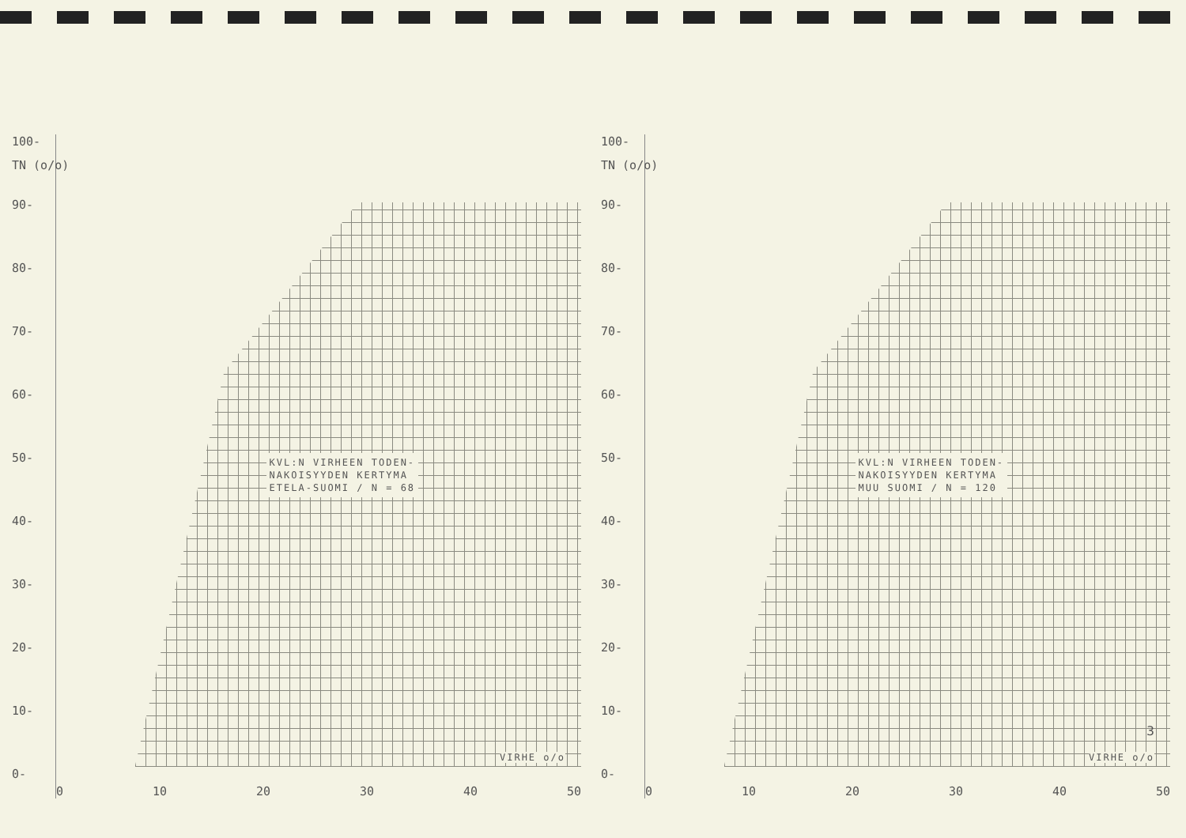100-
TN (o/o)
90-
80-
70-
60-
50-
40-
30-
20-
10-
0-
KVL:N VIRHEEN TODEN-
NAKOISYYDEN KERTYMA
ETELA-SUOMI / N = 68
VIRHE o/o
0 10 20 30 40 50
100-
TN (o/o)
90-
80-
70-
60-
50-
40-
30-
20-
10-
0-
KVL:N VIRHEEN TODEN-
NAKOISYYDEN KERTYMA
MUU SUOMI / N = 120
VIRHE o/o
0 10 20 30 40 50
3